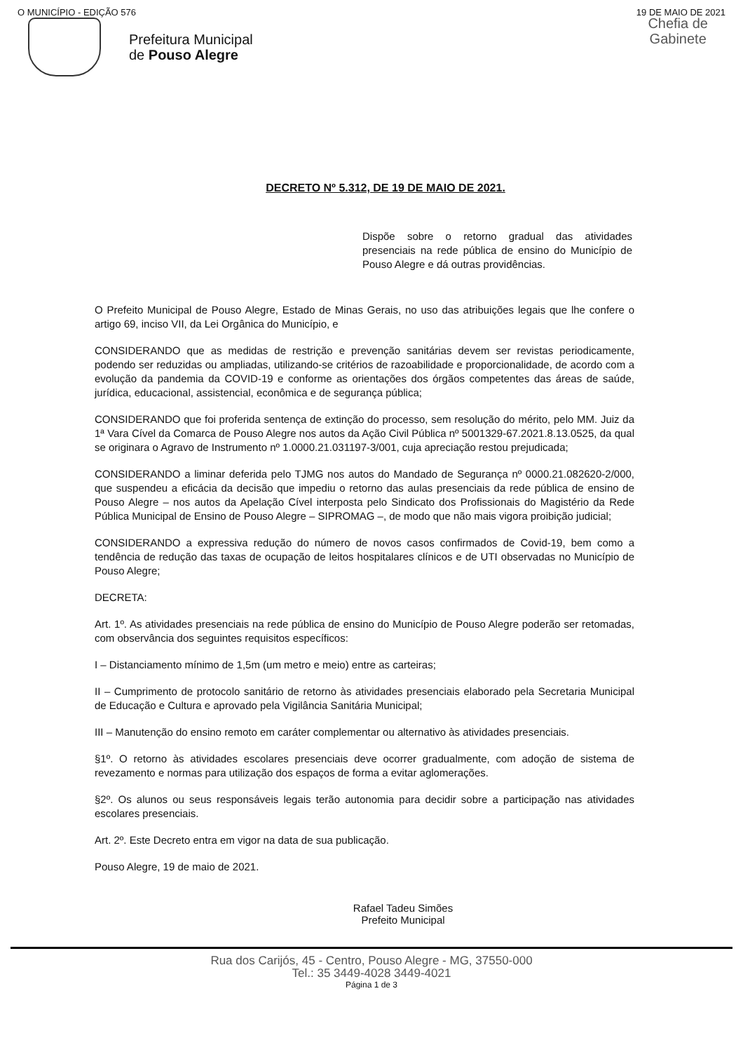O MUNICÍPIO - EDIÇÃO 576 19 DE MAIO DE 2021
Chefia de
Gabinete
Prefeitura Municipal
de Pouso Alegre
DECRETO Nº 5.312, DE 19 DE MAIO DE 2021.
Dispõe sobre o retorno gradual das atividades presenciais na rede pública de ensino do Município de Pouso Alegre e dá outras providências.
O Prefeito Municipal de Pouso Alegre, Estado de Minas Gerais, no uso das atribuições legais que lhe confere o artigo 69, inciso VII, da Lei Orgânica do Município, e
CONSIDERANDO que as medidas de restrição e prevenção sanitárias devem ser revistas periodicamente, podendo ser reduzidas ou ampliadas, utilizando-se critérios de razoabilidade e proporcionalidade, de acordo com a evolução da pandemia da COVID-19 e conforme as orientações dos órgãos competentes das áreas de saúde, jurídica, educacional, assistencial, econômica e de segurança pública;
CONSIDERANDO que foi proferida sentença de extinção do processo, sem resolução do mérito, pelo MM. Juiz da 1ª Vara Cível da Comarca de Pouso Alegre nos autos da Ação Civil Pública nº 5001329-67.2021.8.13.0525, da qual se originara o Agravo de Instrumento nº 1.0000.21.031197-3/001, cuja apreciação restou prejudicada;
CONSIDERANDO a liminar deferida pelo TJMG nos autos do Mandado de Segurança nº 0000.21.082620-2/000, que suspendeu a eficácia da decisão que impediu o retorno das aulas presenciais da rede pública de ensino de Pouso Alegre – nos autos da Apelação Cível interposta pelo Sindicato dos Profissionais do Magistério da Rede Pública Municipal de Ensino de Pouso Alegre – SIPROMAG –, de modo que não mais vigora proibição judicial;
CONSIDERANDO a expressiva redução do número de novos casos confirmados de Covid-19, bem como a tendência de redução das taxas de ocupação de leitos hospitalares clínicos e de UTI observadas no Município de Pouso Alegre;
DECRETA:
Art. 1º. As atividades presenciais na rede pública de ensino do Município de Pouso Alegre poderão ser retomadas, com observância dos seguintes requisitos específicos:
I – Distanciamento mínimo de 1,5m (um metro e meio) entre as carteiras;
II – Cumprimento de protocolo sanitário de retorno às atividades presenciais elaborado pela Secretaria Municipal de Educação e Cultura e aprovado pela Vigilância Sanitária Municipal;
III – Manutenção do ensino remoto em caráter complementar ou alternativo às atividades presenciais.
§1º. O retorno às atividades escolares presenciais deve ocorrer gradualmente, com adoção de sistema de revezamento e normas para utilização dos espaços de forma a evitar aglomerações.
§2º. Os alunos ou seus responsáveis legais terão autonomia para decidir sobre a participação nas atividades escolares presenciais.
Art. 2º. Este Decreto entra em vigor na data de sua publicação.
Pouso Alegre, 19 de maio de 2021.
Rafael Tadeu Simões
Prefeito Municipal
Rua dos Carijós, 45 - Centro, Pouso Alegre - MG, 37550-000
Tel.: 35 3449-4028 3449-4021
Página 1 de 3